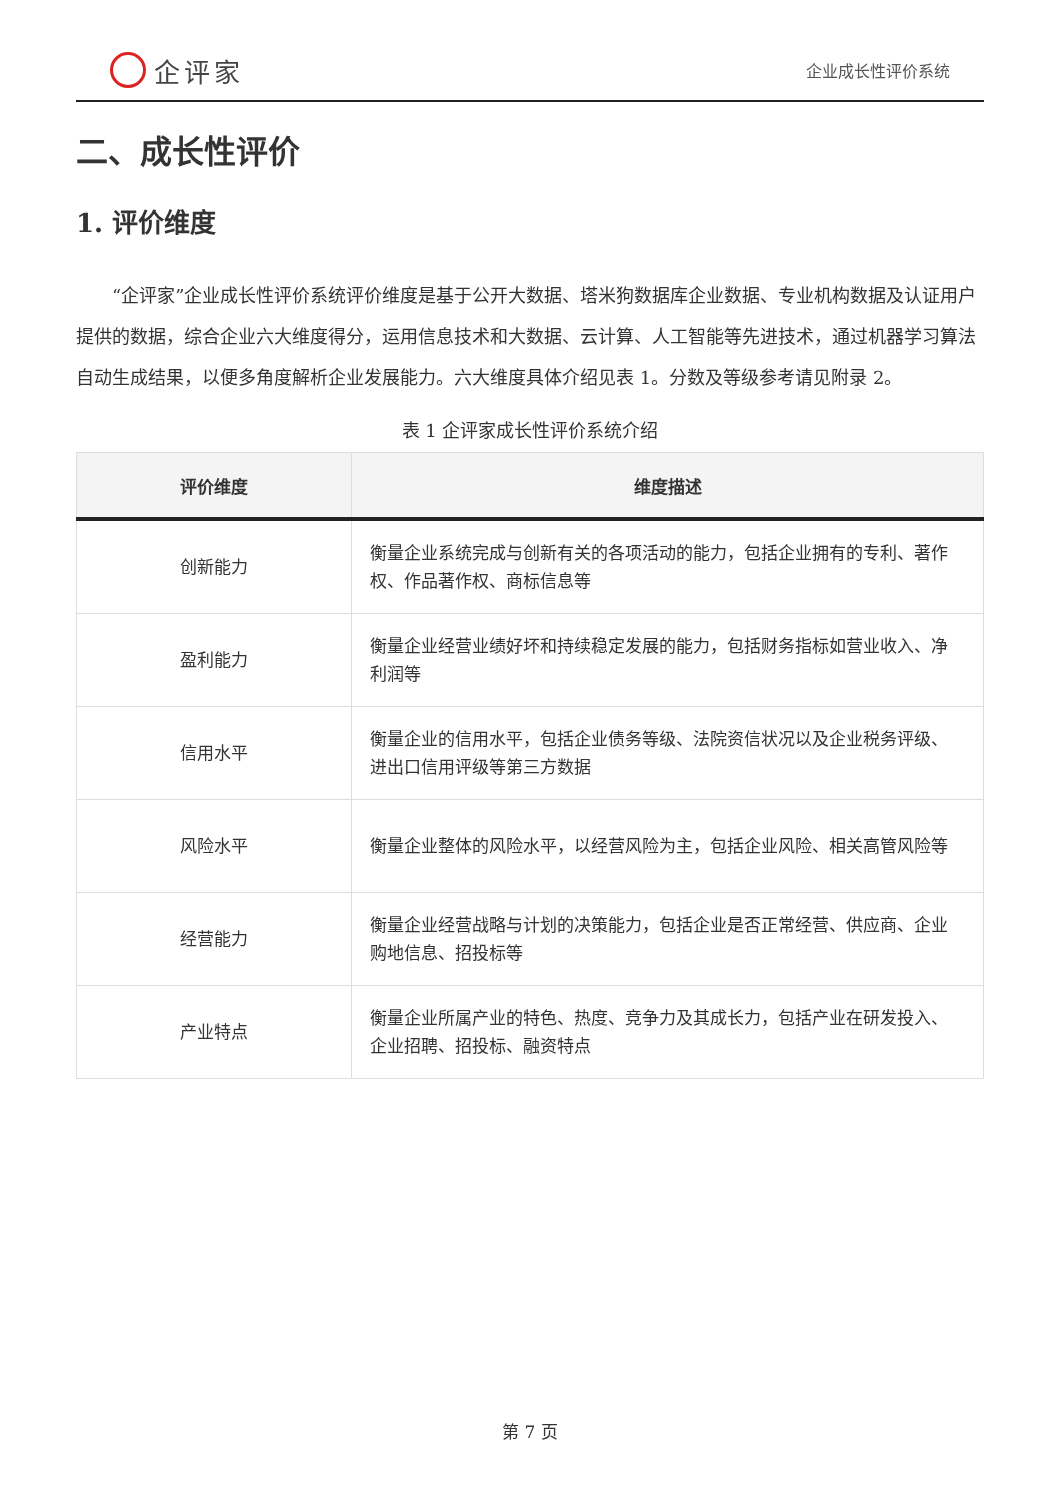企评家
企业成长性评价系统
二、成长性评价
1. 评价维度
“企评家”企业成长性评价系统评价维度是基于公开大数据、塔米狗数据库企业数据、专业机构数据及认证用户提供的数据，综合企业六大维度得分，运用信息技术和大数据、云计算、人工智能等先进技术，通过机器学习算法自动生成结果，以便多角度解析企业发展能力。六大维度具体介绍见表 1。分数及等级参考请见附录 2。
表 1 企评家成长性评价系统介绍
| 评价维度 | 维度描述 |
| --- | --- |
| 创新能力 | 衡量企业系统完成与创新有关的各项活动的能力，包括企业拥有的专利、著作权、作品著作权、商标信息等 |
| 盈利能力 | 衡量企业经营业绩好坏和持续稳定发展的能力，包括财务指标如营业收入、净利润等 |
| 信用水平 | 衡量企业的信用水平，包括企业债务等级、法院资信状况以及企业税务评级、进出口信用评级等第三方数据 |
| 风险水平 | 衡量企业整体的风险水平，以经营风险为主，包括企业风险、相关高管风险等 |
| 经营能力 | 衡量企业经营战略与计划的决策能力，包括企业是否正常经营、供应商、企业购地信息、招投标等 |
| 产业特点 | 衡量企业所属产业的特色、热度、竞争力及其成长力，包括产业在研发投入、企业招聘、招投标、融资特点 |
第 7 页